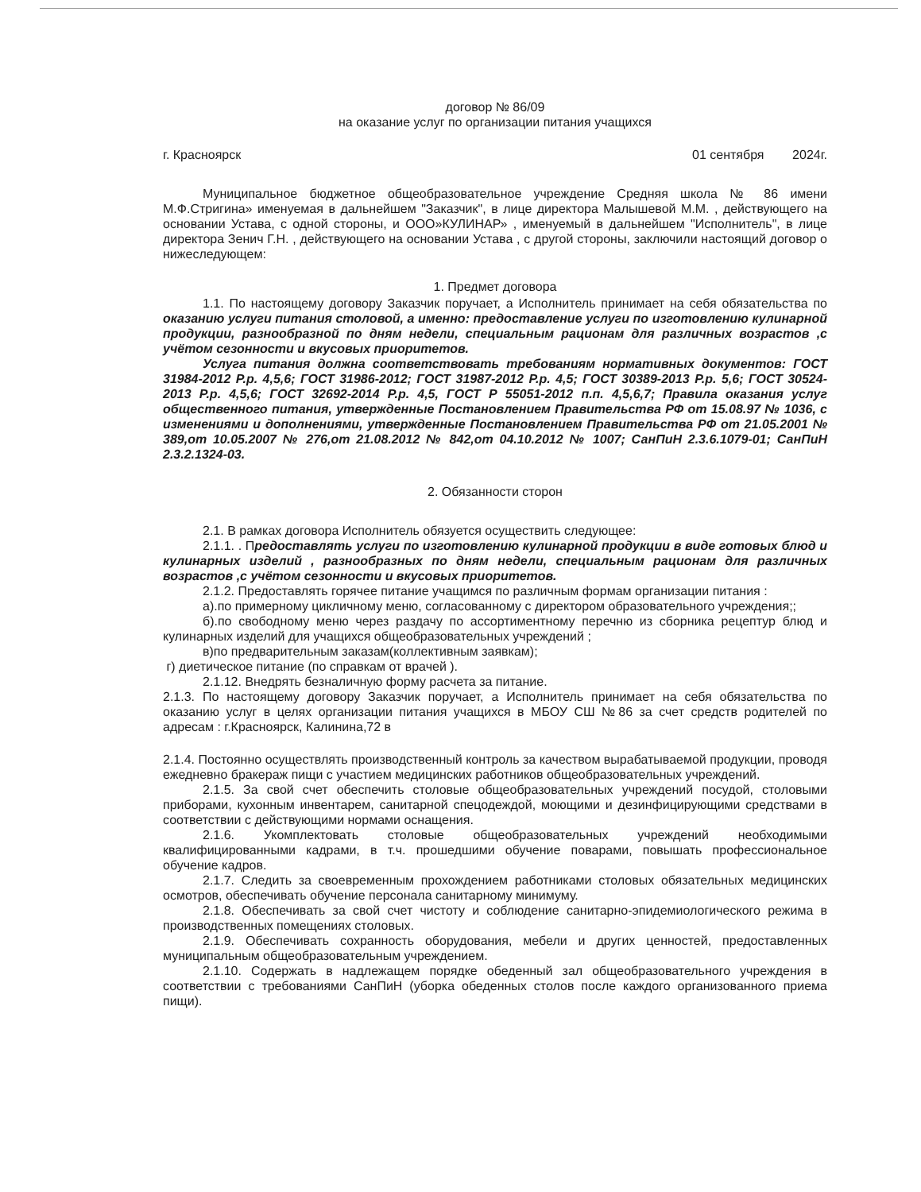договор № 86/09
на оказание услуг по организации питания учащихся
г. Красноярск 01 сентября 2024г.
Муниципальное бюджетное общеобразовательное учреждение Средняя школа № 86 имени М.Ф.Стригина» именуемая в дальнейшем "Заказчик", в лице директора Малышевой М.М. , действующего на основании Устава, с одной стороны, и ООО»КУЛИНАР» , именуемый в дальнейшем "Исполнитель", в лице директора Зенич Г.Н. , действующего на основании Устава , с другой стороны, заключили настоящий договор о нижеследующем:
1. Предмет договора
1.1. По настоящему договору Заказчик поручает, а Исполнитель принимает на себя обязательства по оказанию услуги питания столовой, а именно: предоставление услуги по изготовлению кулинарной продукции, разнообразной по дням недели, специальным рационам для различных возрастов ,с учётом сезонности и вкусовых приоритетов.
Услуга питания должна соответствовать требованиям нормативных документов: ГОСТ 31984-2012 Р.р. 4,5,6; ГОСТ 31986-2012; ГОСТ 31987-2012 Р.р. 4,5; ГОСТ 30389-2013 Р.р. 5,6; ГОСТ 30524-2013 Р.р. 4,5,6; ГОСТ 32692-2014 Р.р. 4,5, ГОСТ Р 55051-2012 п.п. 4,5,6,7; Правила оказания услуг общественного питания, утвержденные Постановлением Правительства РФ от 15.08.97 № 1036, с изменениями и дополнениями, утвержденные Постановлением Правительства РФ от 21.05.2001 № 389,от 10.05.2007 № 276,от 21.08.2012 № 842,от 04.10.2012 № 1007; СанПиН 2.3.6.1079-01; СанПиН 2.3.2.1324-03.
2. Обязанности сторон
2.1. В рамках договора Исполнитель обязуется осуществить следующее:
2.1.1. . Предоставлять услуги по изготовлению кулинарной продукции в виде готовых блюд и кулинарных изделий , разнообразных по дням недели, специальным рационам для различных возрастов ,с учётом сезонности и вкусовых приоритетов.
2.1.2. Предоставлять горячее питание учащимся по различным формам организации питания :
а).по примерному цикличному меню, согласованному с директором образовательного учреждения;;
б).по свободному меню через раздачу по ассортиментному перечню из сборника рецептур блюд и кулинарных изделий для учащихся общеобразовательных учреждений ;
в)по предварительным заказам(коллективным заявкам);
г) диетическое питание (по справкам от врачей ).
2.1.12. Внедрять безналичную форму расчета за питание.
2.1.3. По настоящему договору Заказчик поручает, а Исполнитель принимает на себя обязательства по оказанию услуг в целях организации питания учащихся в МБОУ СШ №86 за счет средств родителей по адресам : г.Красноярск, Калинина,72 в
2.1.4. Постоянно осуществлять производственный контроль за качеством вырабатываемой продукции, проводя ежедневно бракераж пищи с участием медицинских работников общеобразовательных учреждений.
2.1.5. За свой счет обеспечить столовые общеобразовательных учреждений посудой, столовыми приборами, кухонным инвентарем, санитарной спецодеждой, моющими и дезинфицирующими средствами в соответствии с действующими нормами оснащения.
2.1.6. Укомплектовать столовые общеобразовательных учреждений необходимыми квалифицированными кадрами, в т.ч. прошедшими обучение поварами, повышать профессиональное обучение кадров.
2.1.7. Следить за своевременным прохождением работниками столовых обязательных медицинских осмотров, обеспечивать обучение персонала санитарному минимуму.
2.1.8. Обеспечивать за свой счет чистоту и соблюдение санитарно-эпидемиологического режима в производственных помещениях столовых.
2.1.9. Обеспечивать сохранность оборудования, мебели и других ценностей, предоставленных муниципальным общеобразовательным учреждением.
2.1.10. Содержать в надлежащем порядке обеденный зал общеобразовательного учреждения в соответствии с требованиями СанПиН (уборка обеденных столов после каждого организованного приема пищи).